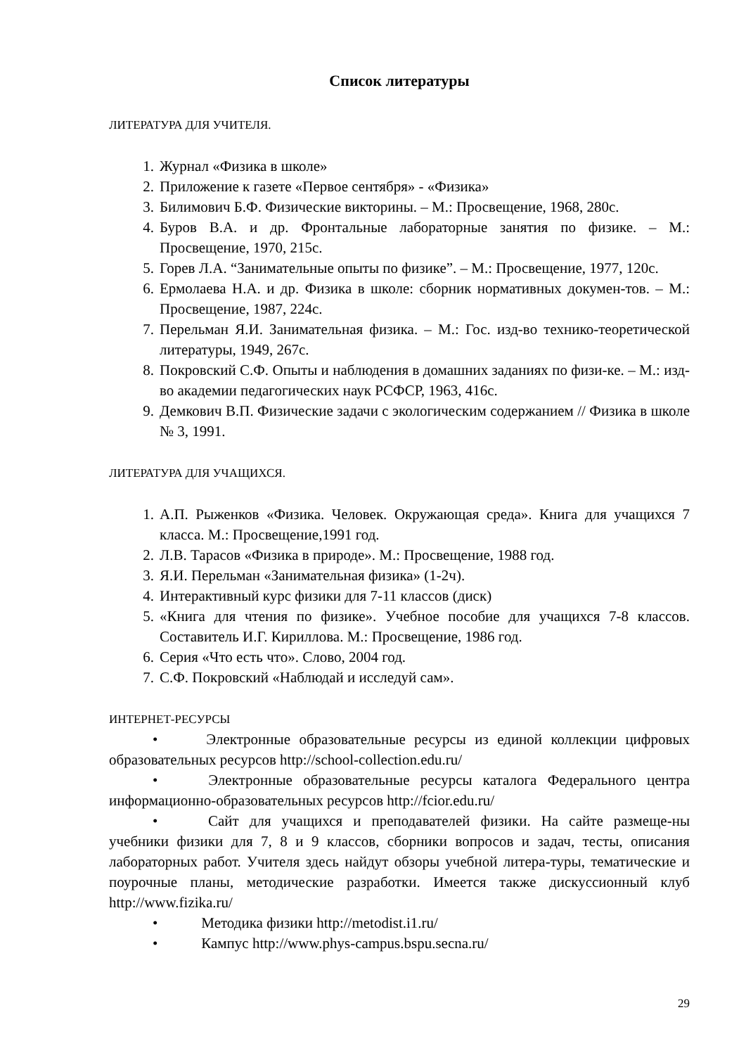Список литературы
ЛИТЕРАТУРА ДЛЯ УЧИТЕЛЯ.
1. Журнал «Физика в школе»
2. Приложение к газете «Первое сентября» - «Физика»
3. Билимович Б.Ф. Физические викторины. – М.: Просвещение, 1968, 280с.
4. Буров В.А. и др. Фронтальные лабораторные занятия по физике. – М.: Просвещение, 1970, 215с.
5. Горев Л.А. “Занимательные опыты по физике”. – М.: Просвещение, 1977, 120с.
6. Ермолаева Н.А. и др. Физика в школе: сборник нормативных докумен-тов. – М.: Просвещение, 1987, 224с.
7. Перельман Я.И. Занимательная физика. – М.: Гос. изд-во технико-теоретической литературы, 1949, 267с.
8. Покровский С.Ф. Опыты и наблюдения в домашних заданиях по физи-ке. – М.: изд-во академии педагогических наук РСФСР, 1963, 416с.
9. Демкович В.П. Физические задачи с экологическим содержанием // Физика в школе № 3, 1991.
ЛИТЕРАТУРА ДЛЯ УЧАЩИХСЯ.
1. А.П. Рыженков «Физика. Человек. Окружающая среда». Книга для учащихся 7 класса. М.: Просвещение,1991 год.
2. Л.В. Тарасов «Физика в природе». М.: Просвещение, 1988 год.
3. Я.И. Перельман «Занимательная физика» (1-2ч).
4. Интерактивный курс физики для 7-11 классов (диск)
5. «Книга для чтения по физике». Учебное пособие для учащихся 7-8 классов. Составитель И.Г. Кириллова. М.: Просвещение, 1986 год.
6. Серия «Что есть что». Слово, 2004 год.
7. С.Ф. Покровский «Наблюдай и исследуй сам».
ИНТЕРНЕТ-РЕСУРСЫ
• Электронные образовательные ресурсы из единой коллекции цифровых образовательных ресурсов http://school-collection.edu.ru/
• Электронные образовательные ресурсы каталога Федерального центра информационно-образовательных ресурсов http://fcior.edu.ru/
• Сайт для учащихся и преподавателей физики. На сайте размеще-ны учебники физики для 7, 8 и 9 классов, сборники вопросов и задач, тесты, описания лабораторных работ. Учителя здесь найдут обзоры учебной литера-туры, тематические и поурочные планы, методические разработки. Имеется также дискуссионный клуб http://www.fizika.ru/
• Методика физики http://metodist.i1.ru/
• Кампус http://www.phys-campus.bspu.secna.ru/
29